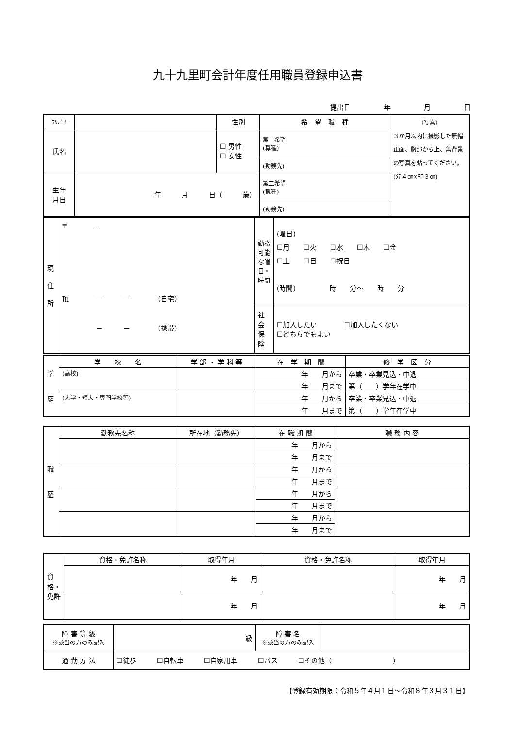九十九里町会計年度任用職員登録申込書
提出日 年 月 日
| ﾌﾘｶﾞﾅ | | 性別 | 希 望 職 種 | (写真) ３か月以内に撮影した無帽正面、胸部から上、無背景の写真を貼ってください。 (ﾀﾃ４㎝×ﾖｺ３㎝) |
| 氏名 | | ☐ 男性 ☐ 女性 | 第一希望 (職種) | |
| | | | (勤務先) | |
| 生年 月日 | 年 月 日（ 歳） | | 第二希望 (職種) | |
| | | | (勤務先) | |
| 現 住 所 | 〒 － ℡ － － （自宅） － － （携帯） | 勤務可能な曜日・時間 | (曜日) ☐月 ☐火 ☐水 ☐木 ☐金 ☐土 ☐日 ☐祝日 (時間) 時 分～ 時 分 |
| | | 社会保険 | ☐加入したい ☐加入したくない ☐どちらでもよい |
| 学 歴 | 学 校 名 | 学 部 ・ 学 科 等 | 在 学 期 間 | 修 学 区 分 |
| | (高校) | | 年 月から | 卒業・卒業見込・中退 |
| | | | 年 月まで | 第（ ）学年在学中 |
| | (大学・短大・専門学校等) | | 年 月から | 卒業・卒業見込・中退 |
| | | | 年 月まで | 第（ ）学年在学中 |
| 職 歴 | 勤務先名称 | 所在地（勤務先） | 在 職 期 間 | 職 務 内 容 |
| | | | 年 月から | |
| | | | 年 月まで | |
| | | | 年 月から | |
| | | | 年 月まで | |
| | | | 年 月から | |
| | | | 年 月まで | |
| | | | 年 月から | |
| | | | 年 月まで | |
| 資格・免許 | 資格・免許名称 | 取得年月 | 資格・免許名称 | 取得年月 |
| | | 年 月 | | 年 月 |
| | | 年 月 | | 年 月 |
| 障 害 等 級 ※該当の方のみ記入 | 級 | 障 害 名 ※該当の方のみ記入 | |
| 通 勤 方 法 | ☐徒歩 ☐自転車 ☐自家用車 ☐バス ☐その他（ ） | | |
【登録有効期限：令和５年４月１日～令和８年３月３１日】